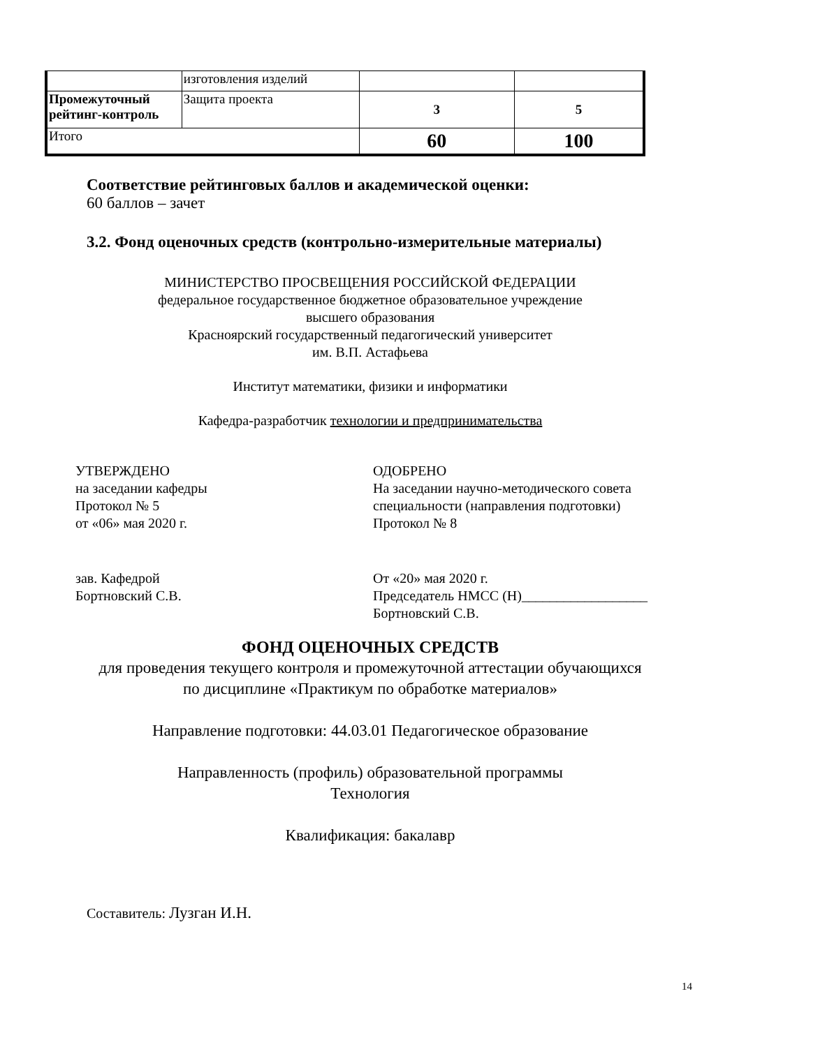| | изготовления изделий | | |
| Промежуточный рейтинг-контроль | Защита проекта | 3 | 5 |
| Итого | | 60 | 100 |
Соответствие рейтинговых баллов и академической оценки:
60 баллов – зачет
3.2. Фонд оценочных средств (контрольно-измерительные материалы)
МИНИСТЕРСТВО ПРОСВЕЩЕНИЯ РОССИЙСКОЙ ФЕДЕРАЦИИ
федеральное государственное бюджетное образовательное учреждение
высшего образования
Красноярский государственный педагогический университет
им. В.П. Астафьева
Институт математики, физики и информатики
Кафедра-разработчик технологии и предпринимательства
УТВЕРЖДЕНО
на заседании кафедры
Протокол № 5
от «06» мая 2020 г.
зав. Кафедрой
Бортновский С.В.
ОДОБРЕНО
На заседании научно-методического совета
специальности (направления подготовки)
Протокол № 8
От «20» мая 2020 г.
Председатель НМСС (Н)__________________
Бортновский С.В.
ФОНД ОЦЕНОЧНЫХ СРЕДСТВ
для проведения текущего контроля и промежуточной аттестации обучающихся
по дисциплине «Практикум по обработке материалов»
Направление подготовки: 44.03.01 Педагогическое образование
Направленность (профиль) образовательной программы
Технология
Квалификация: бакалавр
Составитель: Лузган И.Н.
14